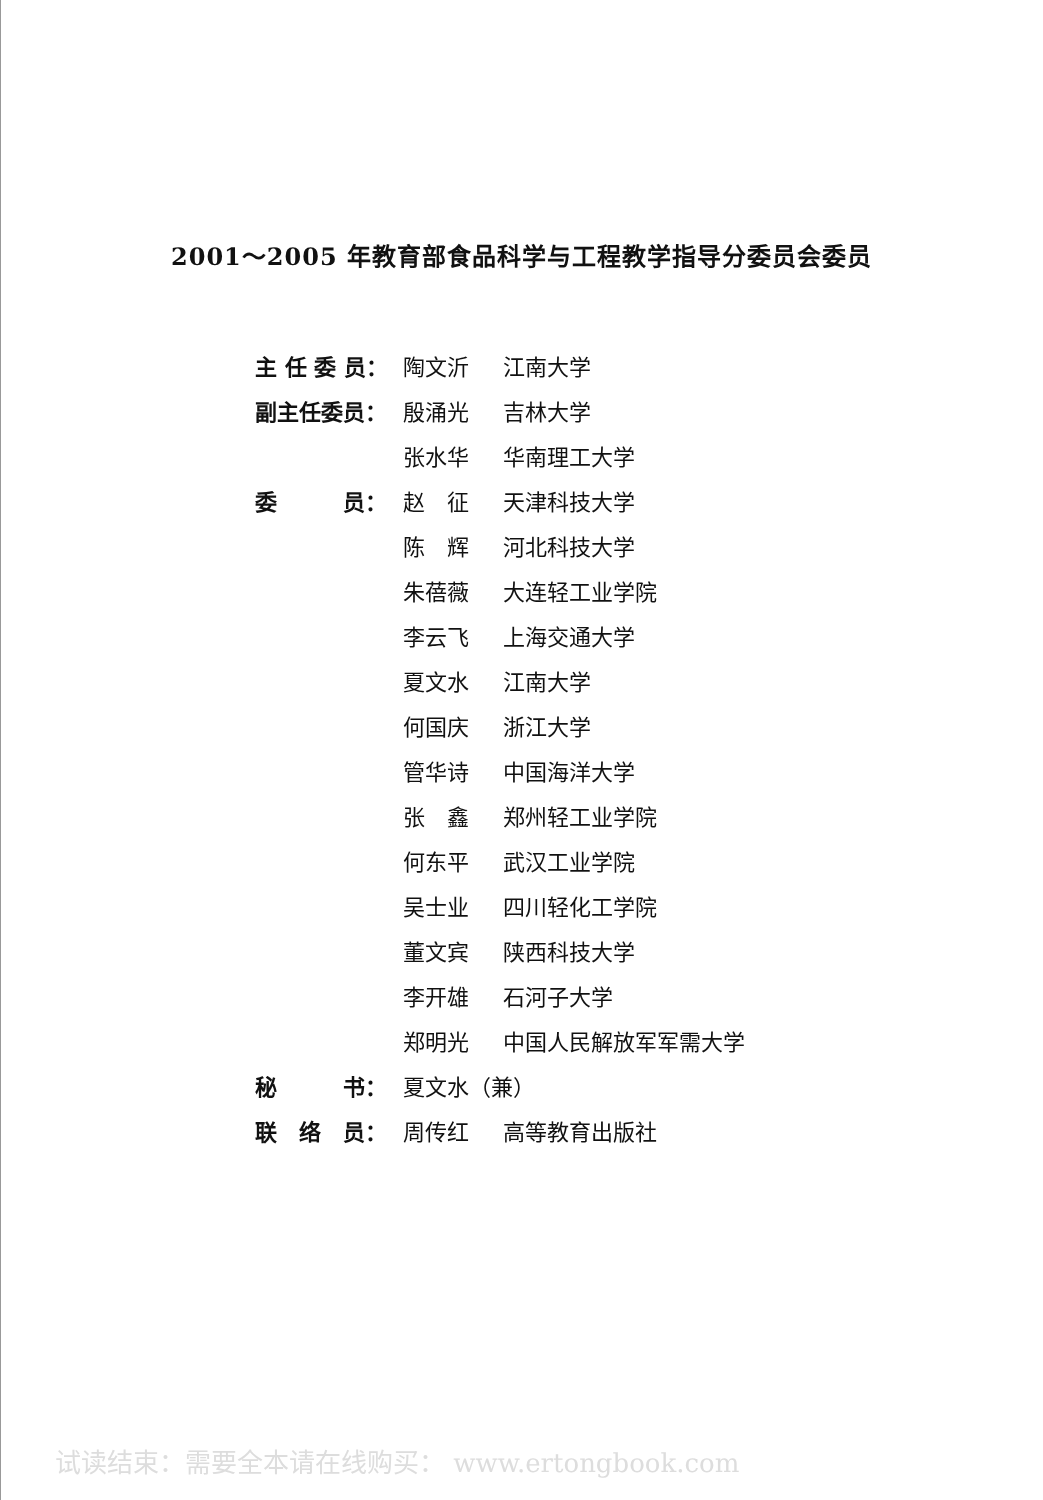2001～2005 年教育部食品科学与工程教学指导分委员会委员
| 主 任 委 员： | 陶文沂 | 江南大学 |
| 副主任委员： | 殷涌光 | 吉林大学 |
| | 张水华 | 华南理工大学 |
| 委 员： | 赵 征 | 天津科技大学 |
| | 陈 辉 | 河北科技大学 |
| | 朱蓓薇 | 大连轻工业学院 |
| | 李云飞 | 上海交通大学 |
| | 夏文水 | 江南大学 |
| | 何国庆 | 浙江大学 |
| | 管华诗 | 中国海洋大学 |
| | 张 鑫 | 郑州轻工业学院 |
| | 何东平 | 武汉工业学院 |
| | 吴士业 | 四川轻化工学院 |
| | 董文宾 | 陕西科技大学 |
| | 李开雄 | 石河子大学 |
| | 郑明光 | 中国人民解放军军需大学 |
| 秘 书： | 夏文水（兼） | |
| 联 络 员： | 周传红 | 高等教育出版社 |
试读结束：需要全本请在线购买： www.ertongbook.com